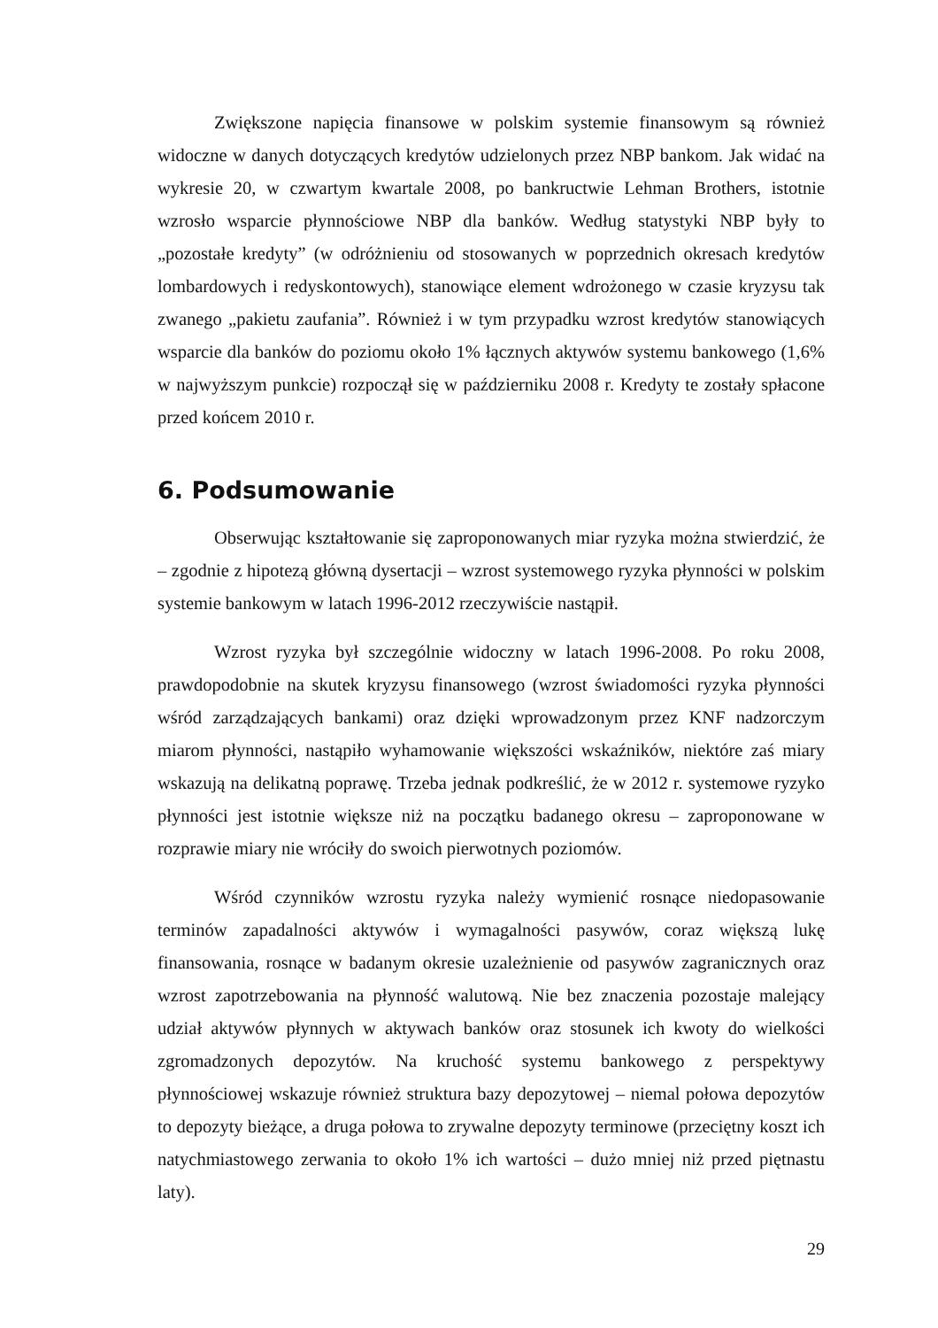Zwiększone napięcia finansowe w polskim systemie finansowym są również widoczne w danych dotyczących kredytów udzielonych przez NBP bankom. Jak widać na wykresie 20, w czwartym kwartale 2008, po bankructwie Lehman Brothers, istotnie wzrosło wsparcie płynnościowe NBP dla banków. Według statystyki NBP były to „pozostałe kredyty” (w odróżnieniu od stosowanych w poprzednich okresach kredytów lombardowych i redyskontowych), stanowiące element wdrożonego w czasie kryzysu tak zwanego „pakietu zaufania”. Również i w tym przypadku wzrost kredytów stanowiących wsparcie dla banków do poziomu około 1% łącznych aktywów systemu bankowego (1,6% w najwyższym punkcie) rozpoczął się w październiku 2008 r. Kredyty te zostały spłacone przed końcem 2010 r.
6. Podsumowanie
Obserwując kształtowanie się zaproponowanych miar ryzyka można stwierdzić, że – zgodnie z hipotezą główną dysertacji – wzrost systemowego ryzyka płynności w polskim systemie bankowym w latach 1996-2012 rzeczywiście nastąpił.
Wzrost ryzyka był szczególnie widoczny w latach 1996-2008. Po roku 2008, prawdopodobnie na skutek kryzysu finansowego (wzrost świadomości ryzyka płynności wśród zarządzających bankami) oraz dzięki wprowadzonym przez KNF nadzorczym miarom płynności, nastąpiło wyhamowanie większości wskaźników, niektóre zaś miary wskazują na delikatną poprawę. Trzeba jednak podkreślić, że w 2012 r. systemowe ryzyko płynności jest istotnie większe niż na początku badanego okresu – zaproponowane w rozprawie miary nie wróciły do swoich pierwotnych poziomów.
Wśród czynników wzrostu ryzyka należy wymienić rosnące niedopasowanie terminów zapadalności aktywów i wymagalności pasywów, coraz większą lukę finansowania, rosnące w badanym okresie uzależnienie od pasywów zagranicznych oraz wzrost zapotrzebowania na płynność walutową. Nie bez znaczenia pozostaje malejący udział aktywów płynnych w aktywach banków oraz stosunek ich kwoty do wielkości zgromadzonych depozytów. Na kruchość systemu bankowego z perspektywy płynnościowej wskazuje również struktura bazy depozytowej – niemal połowa depozytów to depozyty bieżące, a druga połowa to zrywalne depozyty terminowe (przeciętny koszt ich natychmiastowego zerwania to około 1% ich wartości – dużo mniej niż przed piętnastu laty).
29